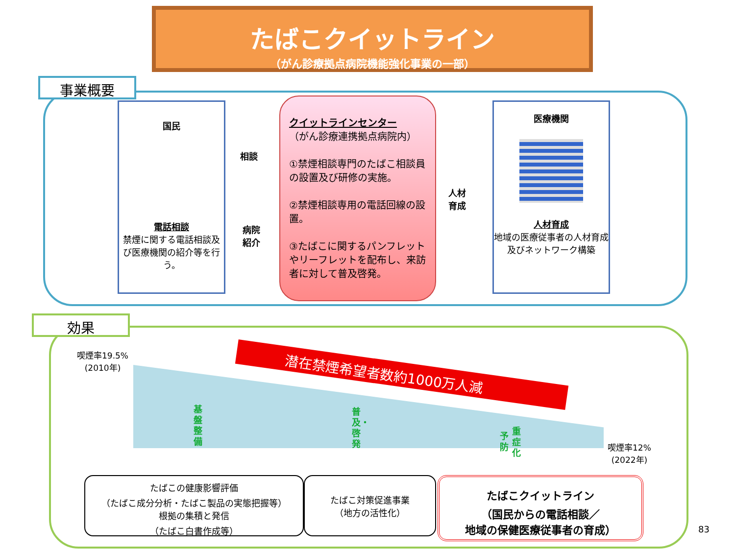たばこクイットライン
（がん診療拠点病院機能強化事業の一部）
事業概要
国民
電話相談
禁煙に関する電話相談及び医療機関の紹介等を行う。
相談
病院
紹介
クイットラインセンター
（がん診療連携拠点病院内）
①禁煙相談専門のたばこ相談員の設置及び研修の実施。
②禁煙相談専用の電話回線の設置。
③たばこに関するパンフレットやリーフレットを配布し、来訪者に対して普及啓発。
人材
育成
医療機関
人材育成
地域の医療従事者の人材育成及びネットワーク構築
効果
喫煙率19.5%
(2010年)
喫煙率12%
(2022年)
潜在禁煙希望者数約1000万人減
基盤整備
普及・啓発
予防
重症化
たばこの健康影響評価
（たばこ成分分析・たばこ製品の実態把握等）
根拠の集積と発信
（たばこ白書作成等）
たばこ対策促進事業
（地方の活性化）
たばこクイットライン
（国民からの電話相談／
地域の保健医療従事者の育成）
83